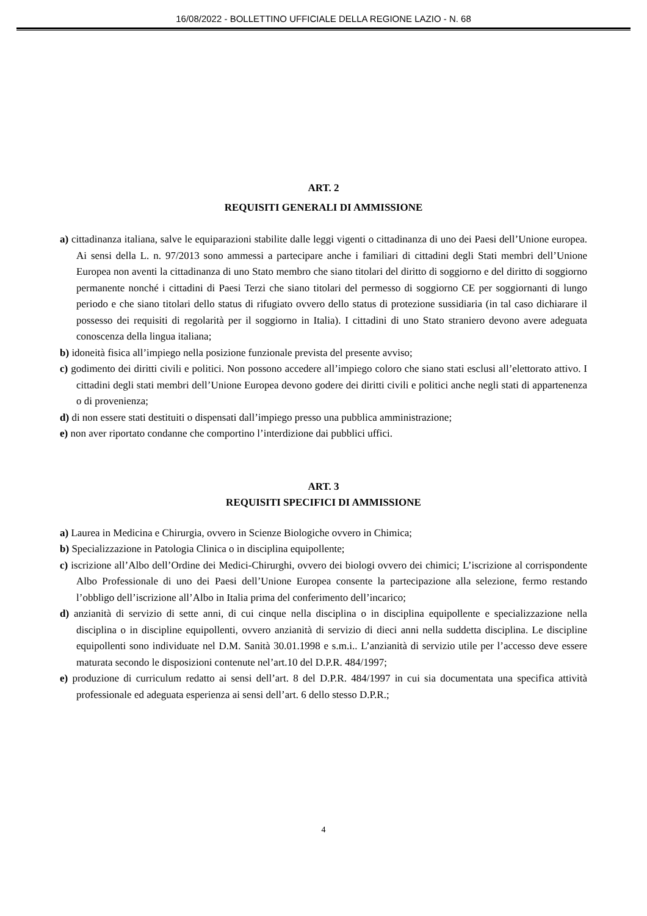16/08/2022 - BOLLETTINO UFFICIALE DELLA REGIONE LAZIO - N. 68
ART. 2
REQUISITI GENERALI DI AMMISSIONE
a) cittadinanza italiana, salve le equiparazioni stabilite dalle leggi vigenti o cittadinanza di uno dei Paesi dell’Unione europea. Ai sensi della L. n. 97/2013 sono ammessi a partecipare anche i familiari di cittadini degli Stati membri dell’Unione Europea non aventi la cittadinanza di uno Stato membro che siano titolari del diritto di soggiorno e del diritto di soggiorno permanente nonché i cittadini di Paesi Terzi che siano titolari del permesso di soggiorno CE per soggiornanti di lungo periodo e che siano titolari dello status di rifugiato ovvero dello status di protezione sussidiaria (in tal caso dichiarare il possesso dei requisiti di regolarità per il soggiorno in Italia). I cittadini di uno Stato straniero devono avere adeguata conoscenza della lingua italiana;
b) idoneità fisica all’impiego nella posizione funzionale prevista del presente avviso;
c) godimento dei diritti civili e politici. Non possono accedere all’impiego coloro che siano stati esclusi all’elettorato attivo. I cittadini degli stati membri dell’Unione Europea devono godere dei diritti civili e politici anche negli stati di appartenenza o di provenienza;
d) di non essere stati destituiti o dispensati dall’impiego presso una pubblica amministrazione;
e) non aver riportato condanne che comportino l’interdizione dai pubblici uffici.
ART. 3
REQUISITI SPECIFICI DI AMMISSIONE
a) Laurea in Medicina e Chirurgia, ovvero in Scienze Biologiche ovvero in Chimica;
b) Specializzazione in Patologia Clinica o in disciplina equipollente;
c) iscrizione all’Albo dell’Ordine dei Medici-Chirurghi, ovvero dei biologi ovvero dei chimici; L’iscrizione al corrispondente Albo Professionale di uno dei Paesi dell’Unione Europea consente la partecipazione alla selezione, fermo restando l’obbligo dell’iscrizione all’Albo in Italia prima del conferimento dell’incarico;
d) anzianità di servizio di sette anni, di cui cinque nella disciplina o in disciplina equipollente e specializzazione nella disciplina o in discipline equipollenti, ovvero anzianità di servizio di dieci anni nella suddetta disciplina. Le discipline equipollenti sono individuate nel D.M. Sanità 30.01.1998 e s.m.i.. L’anzianità di servizio utile per l’accesso deve essere maturata secondo le disposizioni contenute nel’art.10 del D.P.R. 484/1997;
e) produzione di curriculum redatto ai sensi dell’art. 8 del D.P.R. 484/1997 in cui sia documentata una specifica attività professionale ed adeguata esperienza ai sensi dell’art. 6 dello stesso D.P.R.;
4